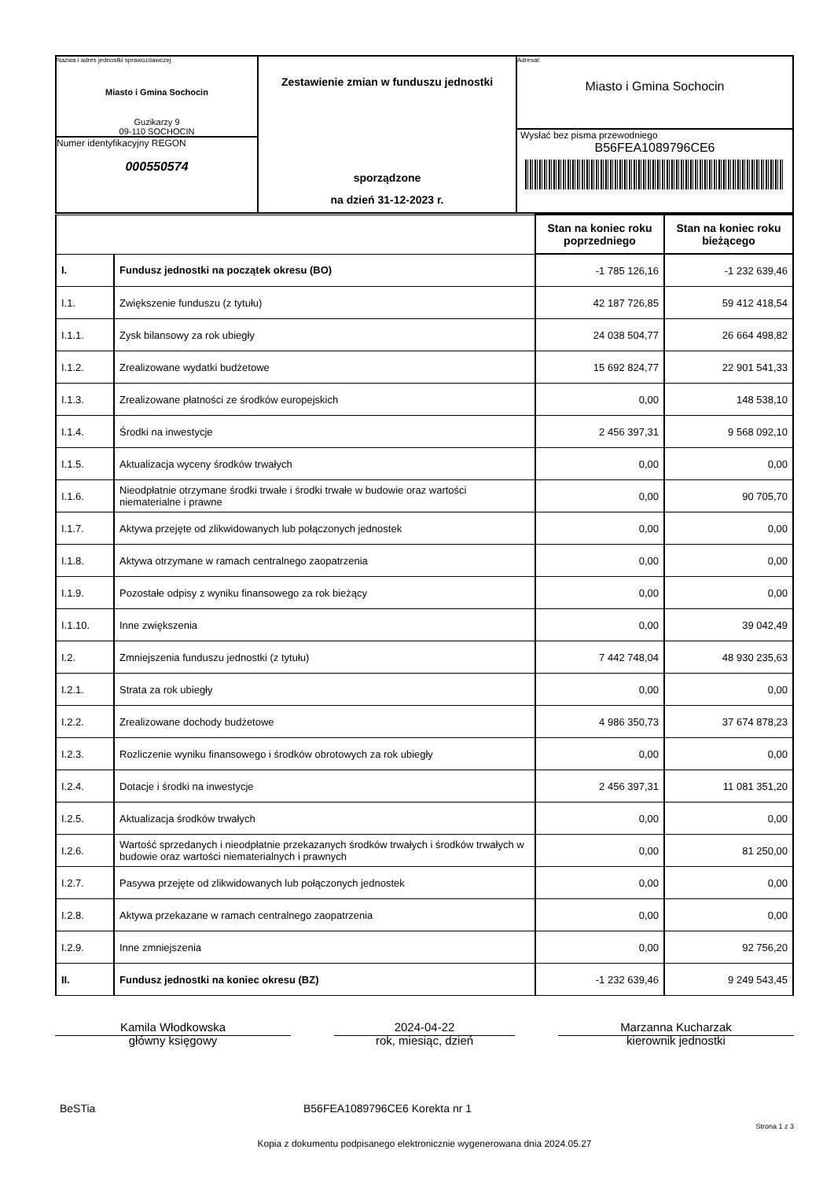| Nazwa i adres jednostki sprawozdawczej Miasto i Gmina Sochocin Guzikarzy 9 09-110 SOCHOCIN Numer identyfikacyjny REGON 000550574 | Zestawienie zmian w funduszu jednostki sporządzone na dzień 31-12-2023 r. | Adresat: Miasto i Gmina Sochocin Wysłać bez pisma przewodniego B56FEA1089796CE6 |
| | | Stan na koniec roku poprzedniego | Stan na koniec roku bieżącego |
| I. | Fundusz jednostki na początek okresu (BO) | -1 785 126,16 | -1 232 639,46 |
| I.1. | Zwiększenie funduszu (z tytułu) | 42 187 726,85 | 59 412 418,54 |
| I.1.1. | Zysk bilansowy za rok ubiegły | 24 038 504,77 | 26 664 498,82 |
| I.1.2. | Zrealizowane wydatki budżetowe | 15 692 824,77 | 22 901 541,33 |
| I.1.3. | Zrealizowane płatności ze środków europejskich | 0,00 | 148 538,10 |
| I.1.4. | Środki na inwestycje | 2 456 397,31 | 9 568 092,10 |
| I.1.5. | Aktualizacja wyceny środków trwałych | 0,00 | 0,00 |
| I.1.6. | Nieodpłatnie otrzymane środki trwałe i środki trwałe w budowie oraz wartości niematerialne i prawne | 0,00 | 90 705,70 |
| I.1.7. | Aktywa przejęte od zlikwidowanych lub połączonych jednostek | 0,00 | 0,00 |
| I.1.8. | Aktywa otrzymane w ramach centralnego zaopatrzenia | 0,00 | 0,00 |
| I.1.9. | Pozostałe odpisy z wyniku finansowego za rok bieżący | 0,00 | 0,00 |
| I.1.10. | Inne zwiększenia | 0,00 | 39 042,49 |
| I.2. | Zmniejszenia funduszu jednostki (z tytułu) | 7 442 748,04 | 48 930 235,63 |
| I.2.1. | Strata za rok ubiegły | 0,00 | 0,00 |
| I.2.2. | Zrealizowane dochody budżetowe | 4 986 350,73 | 37 674 878,23 |
| I.2.3. | Rozliczenie wyniku finansowego i środków obrotowych za rok ubiegły | 0,00 | 0,00 |
| I.2.4. | Dotacje i środki na inwestycje | 2 456 397,31 | 11 081 351,20 |
| I.2.5. | Aktualizacja środków trwałych | 0,00 | 0,00 |
| I.2.6. | Wartość sprzedanych i nieodpłatnie przekazanych środków trwałych i środków trwałych w budowie oraz wartości niematerialnych i prawnych | 0,00 | 81 250,00 |
| I.2.7. | Pasywa przejęte od zlikwidowanych lub połączonych jednostek | 0,00 | 0,00 |
| I.2.8. | Aktywa przekazane w ramach centralnego zaopatrzenia | 0,00 | 0,00 |
| I.2.9. | Inne zmniejszenia | 0,00 | 92 756,20 |
| II. | Fundusz jednostki na koniec okresu (BZ) | -1 232 639,46 | 9 249 543,45 |
Kamila Włodkowska
główny księgowy
2024-04-22
rok, miesiąc, dzień
Marzanna Kucharzak
kierownik jednostki
BeSTia B56FEA1089796CE6 Korekta nr 1
Strona 1 z 3
Kopia z dokumentu podpisanego elektronicznie wygenerowana dnia 2024.05.27